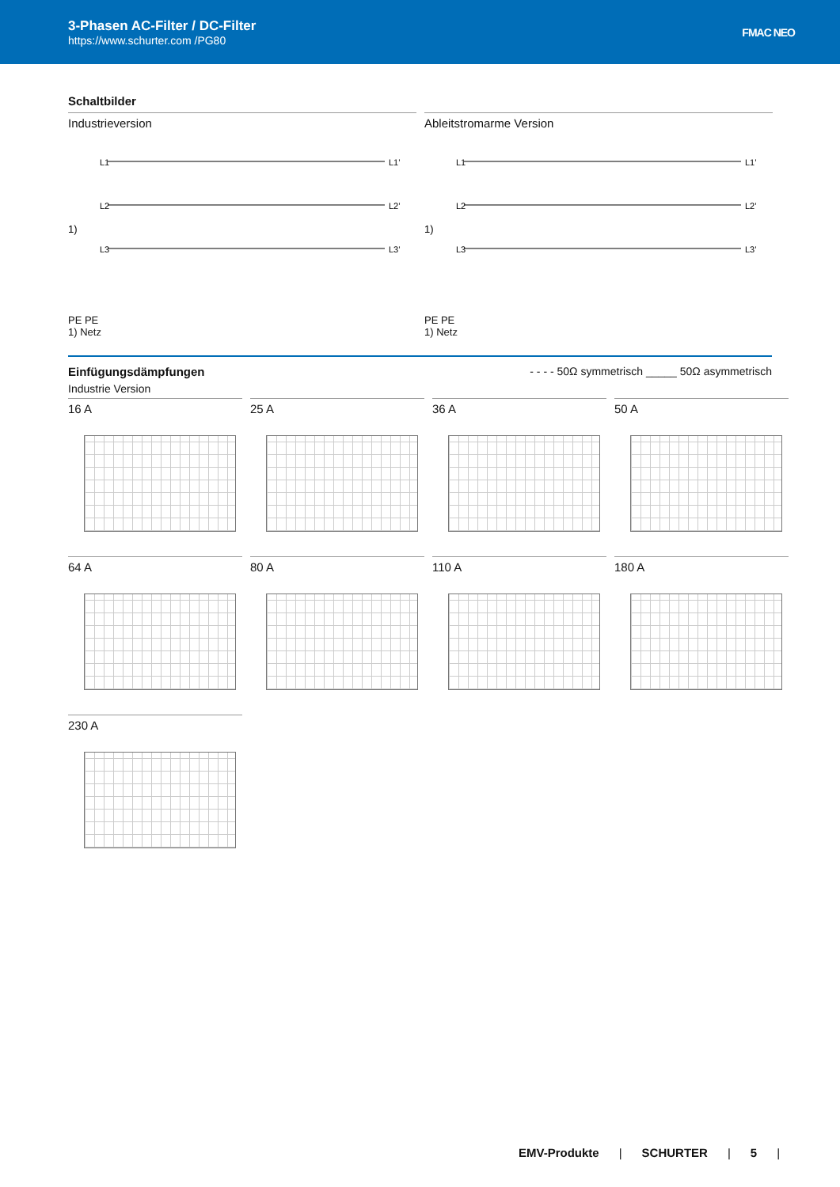3-Phasen AC-Filter / DC-Filter
https://www.schurter.com /PG80
FMAC NEO
Schaltbilder
Industrieversion
L1
L2
L3
1)
L1’
L2’
L3’
PE PE
1) Netz
Ableitstromarme Version
L1
L2
L3
1)
L1’
L2’
L3’
PE PE
1) Netz
Einfügungsdämpfungen
Industrie Version
- - - - 50Ω symmetrisch _____ 50Ω asymmetrisch
16 A
25 A
36 A
50 A
64 A
80 A
110 A
180 A
230 A
EMV-Produkte | SCHURTER | 5 |